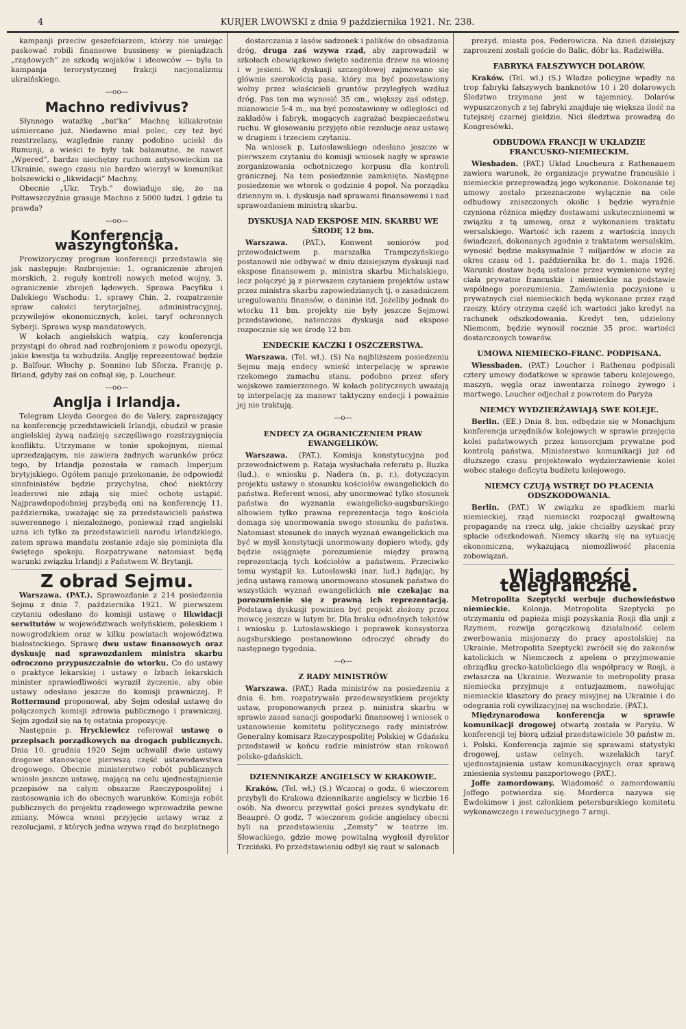4 KURJER LWOWSKI z dnia 9 października 1921. Nr. 238.
kampanji przeciw geszefciarzom, którzy nie umiejąc paskować robili finansowe bussinesy w pieniądzach „rządowych” ze szkodą wojaków i ideowców — była to kampanja terorystycznej frakcji nacjonalizmu ukraińskiego.
—oo—
Machno redivivus?
Słynnego watażkę „bat'ka” Machnę kilkakrotnie uśmiercano już. Niedawno miał polec, czy też być rozstrzelany, względnie ranny podobno uciekł do Rumunji, a wieści te były tak bałamutne, że nawet „Wpered”, bardzo niechętny ruchom antysowieckim na Ukrainie, swego czasu nie bardzo wierzył w komunikat bolszewicki o „likwidacji” Machny.
Obecnie „Ukr. Tryb.” dowiaduje się, że na Połtawszczyźnie grasuje Machno z 5000 ludzi. I gdzie tu prawda?
—oo—
Konferencja waszyngtońska.
Prowizoryczny program konferencji przedstawia się jak następuje: Rozbrojenie: 1. ograniczenie zbrojeń morskich, 2. reguły kontroli nowych metod wojny, 3. ograniczenie zbrojeń lądowych. Sprawa Pacyfiku i Dalekiego Wschodu: 1. sprawy Chin, 2. rozpatrzenie spraw całości terytorjalnej, administracyjnej, przywilejów ekonomicznych, kolei, taryf ochronnych Syberji. Sprawa wysp mandatowych.
W kołach angielskich wątpią, czy konferencja przystąpi do obrad nad rozbrojeniem z powodu opozycji, jakie kwestja ta wzbudziła. Anglję reprezentować będzie p. Balfour. Włochy p. Sonnino lub Sforza. Francję p. Briand, gdyby zaś on cofnął się, p. Loucheur.
—oo—
Anglja i Irlandja.
Telegram Lloyda Georgea do de Valery, zapraszający na konferencję przedstawicieli Irlandji, obudził w prasie angielskiej żywą nadzieję szczęśliwego rozstrzygnięcia konfliktu. Utrzymane w tonie spokojnym, niemal uprzedzającym, nie zawiera żadnych warunków prócz tego, by Irlandja pozostała w ramach Imperjum brytyjskiego. Ogółem panuje przekonanie, że odpowiedź sinnfeinistów będzie przychylna, choć niektórzy leaderowi nie zdają się mieć ochotę ustąpić. Najprawdopodobniej przybędą oni na konferencję 11. października, uważając się za przedstawicieli państwa suwerennego i niezależnego, ponieważ rząd angielski uzna ich tylko za przedstawicieli narodu irlandzkiego, zatem sprawa mandatu zostanie zdaje się pominięta dla świętego spokoju. Rozpatrywane natomiast będą warunki związku Irlandji z Państwem W. Brytanji.
Z obrad Sejmu.
Warszawa. (PAT.). Sprawozdanie z 214 posiedzenia Sejmu z dnia 7. października 1921. W pierwszem czytaniu odesłano do komisji ustawę o likwidacji serwitutów w województwach wołyńskiem, poleskiem i nowogrodzkiem oraz w kilku powiatach województwa białostockiego. Sprawę dwu ustaw finansowych oraz dyskusję nad sprawozdaniem ministra skarbu odroczono przypuszczalnie do wtorku. Co do ustawy o praktyce lekarskiej i ustawy o Izbach lekarskich minister sprawiedliwości wyraził życzenie, aby obie ustawy odesłano jeszcze do komisji prawniczej. P. Rottermund proponował, aby Sejm odesłał ustawę do połączonych komisji zdrowia publicznego i prawniczej. Sejm zgodził się na tę ostatnia propozycję.
Następnie p. Hryckiewicz referował ustawę o przepisach porządkowych na drogach publicznych. Dnia 10. grudnia 1920 Sejm uchwalił dwie ustawy drogowe stanowiące pierwszą część ustawodawstwa drogowego. Obecnie ministerstwo robót publicznych wniosło jeszcze ustawę, mającą na celu ujednostajnienie przepisów na całym obszarze Rzeczypospolitej i zastosowania ich do obecnych warunków. Komisja robót publicznych do projektu rządowego wprowadziła pewne zmiany. Mówca wnosi przyjęcie ustawy wraz z rezolucjami, z których jedna wzywa rząd do bezpłatnego
dostarczania z lasów sadzonek i palików do obsadzania dróg, druga zaś wzywa rząd, aby zaprowadził w szkołach obowiązkowo święto sadzenia drzew na wiosnę i w jesieni. W dyskusji szczegółowej zajmowano się głównie szerokością pasa, który ma być pozostawiony wolny przez właścicieli gruntów przyległych wzdłuż dróg. Pas ten ma wynosić 35 cm., większy zaś odstęp, mianowicie 5·4 m., ma być pozostawiony w odległości od zakładów i fabryk, mogących zagrażać bezpieczeństwu ruchu. W głosowaniu przyjęto obie rezolucje oraz ustawę w drugiem i trzeciem czytaniu.
Na wniosek p. Lutosławskiego odesłano jeszcze w pierwszem czytaniu do komisji wniosek nagły w sprawie zorganizowania ochotniczego korpusu dla kontroli granicznej. Na tem posiedzenie zamknięto. Następne posiedzenie we wtorek o godzinie 4 popoł. Na porządku dziennym m. i. dyskusja nad sprawami finansowemi i nad sprawozdaniem ministrą skarbu.
DYSKUSJA NAD EKSPOSE MIN. SKARBU WE ŚRODĘ 12 bm.
Warszawa. (PAT.). Konwent seniorów pod przewodnictwem p. marszałka Trampczyńskiego postanowił nie odbywać w dniu dzisiejszym dyskusji nad ekspose finansowem p. ministra skarbu Michalskiego, lecz połączyć ją z pierwszem czytaniem projektów ustaw przez ministra skarbu zapowiedzianych tj. o zasadniczem uregulowaniu finansów, o daninie itd. Jeżeliby jednak do wtorku 11 bm. projekty nie były jeszcze Sejmowi przedstawione, natenczas dyskusja nad ekspose rozpocznie się we środę 12 bm
ENDECKIE KACZKI I OSZCZERSTWA.
Warszawa. (Tel. wł.). (S) Na najbliższem posiedzeniu Sejmu mają endecy wnieść interpelację w sprawie rzekomego zamachu stanu, podobno przez sfery wojskowe zamierzonego. W kołach politycznych uważają tę interpelację za manewr taktyczny endecji i poważnie jej nie traktują.
—o—
ENDECY ZA OGRANICZENIEM PRAW EWANGELIKÓW.
Warszawa. (PAT.). Komisja konstytucyjna pod przewodnictwem p. Rataja wysłuchała referatu p. Buzka (lud.), o wniosku p. Nadera (n. p. r.), dotyczącym projektu ustawy o stosunku kościołów ewangelickich do państwa. Referent wnosi, aby unormować tylko stosunek państwa do wyznania ewangelicko-augsburskiego albowiem tylko prawna reprezentacja tego kościoła domaga się unormowania swego stosunku do państwa. Natomiast stosunek do innych wyznań ewangelickich ma być w myśl konstytucji unormowany dopiero wtedy, gdy będzie osiągnięte porozumienie między prawną reprezentacją tych kościołów a państwem. Przeciwko temu wystąpił ks. Lutosławski (nar. lud.) żądając, by jedną ustawą ramową unormowano stosunek państwa do wszystkich wyznań ewangelickich nie czekając na porozumienie się z prawną ich reprezentacją. Podstawą dyskusji powinien być projekt złożony przez mowcę jeszcze w lutym br. Dla braku odnośnych tekstów i wniosku p. Lutosławskiego i poprawek konsystorza augsburskiego postanowiono odroczyć obrady do następnego tygodnia.
—o—
Z RADY MINISTRÓW
Warszawa. (PAT.) Rada ministrów na posiedzeniu z dnia 6. bm. rozpatrywała przedewszystkiem projekty ustaw, proponowanych przez p. ministra skarbu w sprawie zasad sanacji gospodarki finansowej i wniosek o ustanowienie komitetu politycznego rady ministrów. Generalny komisarz Rzeczypospolitej Polskiej w Gdańsku przedstawił w końcu radzie ministrów stan rokowań polsko-gdańskich.
DZIENNIKARZE ANGIELSCY W KRAKOWIE.
Kraków. (Tel. wł.) (S.) Wczoraj o godz. 6 wieczorem przybyli do Krakowa dziennikarze angielscy w liczbie 16 osób. Na dworcu przywitał gości prezes syndykatu dr. Beaupré. O godz. 7 wieczorem goście angielscy obecni byli na przedstawieniu „Zemsty” w teatrze im. Słowackiego, gdzie mowę powitalną wygłosił dyrektor Trzciński. Po przedstawieniu odbył się raut w salonach
prezyd. miasta pos. Federowicza. Na dzień dzisiejszy zaproszeni zostali goście do Balic, dóbr ks. Radziwiłła.
FABRYKA FAŁSZYWYCH DOLARÓW.
Kraków. (Tel. wł.) (S.) Władze policyjne wpadły na trop fabryki fałszywych banknotów 10 i 20 dolarowych Śledztwo trzymane jest w tajemnicy. Dolarów wypuszczonych z tej fabryki znajduje się większa ilość na tutejszej czarnej giełdzie. Nici śledztwa prowadzą do Kongresówki.
ODBUDOWA FRANCJI W UKŁADZIE FRANCUSKO-NIEMIECKIM.
Wiesbaden. (PAT.) Układ Loucheura z Rathenauem zawiera warunek, że organizacje prywatne francuskie i niemieckie przeprowadzą jego wykonanie. Dokonanie tej umowy zostało przeznaczone wyłącznie na cele odbudowy zniszczonych okolic i będzie wyraźnie czyniona różnica między dostawami uskutecznionemi w związku z tą umową, oraz z wykonaniem traktatu wersalskiego. Wartość ich razem z wartością innych świadczeń, dokonanych zgodnie z traktatem wersalskim, wynosić będzie maksymalnie 7 miljardów w złocie za okres czasu od 1. października br. do 1. maja 1926. Warunki dostaw będą ustalone przez wymienione wyżej ciała prywatne francuskie i niemieckie na podstawie wspólnego porozumienia. Zamówienia poczynione u prywatnych ciał niemieckich będą wykonane przez rząd rzeszy, który otrzyma część ich wartości jako kredyt na rachunek odszkodowania. Kredyt ten, udzielony Niemcom, będzie wynosił rocznie 35 proc. wartości dostarczonych towarów.
UMOWA NIEMIECKO-FRANC. PODPISANA.
Wiessbaden. (PAT.) Loucher i Rathenau podpisali cztery umowy dodatkowe w sprawie taboru kolejowego, maszyn, węgla oraz inwentarza rolnego żywego i martwego. Loucher odjechał z powrotem do Paryża
NIEMCY WYDZIERŻAWIAJĄ SWE KOLEJE.
Berlin. (EE.) Dnia 8. bm. odbędzie się w Monachjum konferencja urzędników kolejowych w sprawie przejęcia kolei państwowych przez konsorcjum prywatne pod kontrolą państwa. Ministerstwo komunikacji już od dłuższego czasu projektowało wydzierżawienie kolei wobec stałego deficytu budżetu kolejowego.
NIEMCY CZUJĄ WSTRĘT DO PŁACENIA ODSZKODOWANIA.
Berlin. (PAT.) W związku ze spadkiem marki niemieckiej, rząd niemiecki rozpoczął gwałtowną propagandę na rzecz ulg, jakie chciałby uzyskać przy spłacie odszkodowań. Niemcy skarżą się na sytuację ekonomiczną, wykazującą niemożliwość płacenia zobowiązań.
Wiadomości telegraficzne.
Metropolita Szeptycki werbuje duchowieństwo niemieckie. Kolonja. Metropolita Szeptycki po otrzymaniu od papieża misji pozyskania Rosji dla unji z Rzymem, rozwija gorączkową działalność celem zwerbowania misjonarzy do pracy apostolskiej na Ukrainie. Metropolita Szeptycki zwrócił się do zakonów katolickich w Niemczech z apelem o przyjmowanie obrządku grecko-katolickiego dla współpracy w Rosji, a zwłaszcza na Ukrainie. Wezwanie to metropolity prasa niemiecka przyjmuje z entuzjazmem, nawołując niemieckie klasztory do pracy misyjnej na Ukrainie i do odegrania roli cywilizacyjnej na wschodzie. (PAT.).
Międzynarodowa konferencja w sprawie komunikacji drogowej otwartą została w Paryżu. W konferencji tej biorą udział przedstawiciele 30 państw m. i. Polski. Konferencja zajmie się sprawami statystyki drogowej, ustaw celnych, wszelakich taryf. ujednostajnienia ustaw komunikacyjnych oraz sprawą zniesienia systemu paszportowego (PAT.).
Joffe zamordowany. Wiadomość o zamordowaniu Joffego potwierdza się. Morderca nazywa się Ewdokimow i jest członkiem petersburskiego komitetu wykonawczego i rewolucyjnego 7 armji.